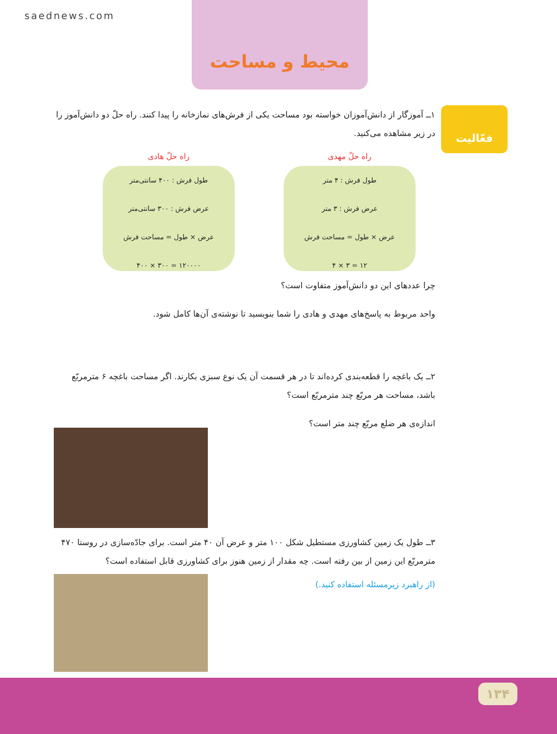saednews.com
محیط و مساحت
فعّالیت
۱ــ آموزگار از دانش‌آموزان خواسته بود مساحت یکی از فرش‌های نمازخانه را پیدا کنند. راه حلّ دو دانش‌آموز را در زیر مشاهده می‌کنید.
راه حلّ مهدی
طول فرش : ۴ متر
عرض فرش : ۳ متر
عرض × طول = مساحت فرش
۱۲ = ۳ × ۴
راه حلّ هادی
طول فرش : ۴۰۰ سانتی‌متر
عرض فرش : ۳۰۰ سانتی‌متر
عرض × طول = مساحت فرش
۱۲۰۰۰۰ = ۳۰۰ × ۴۰۰
چرا عددهای این دو دانش‌آموز متفاوت است؟
واحد مربوط به پاسخ‌های مهدی و هادی را شما بنویسید تا نوشته‌ی آن‌ها کامل شود.
۲ــ یک باغچه را قطعه‌بندی کرده‌اند تا در هر قسمت آن یک نوع سبزی بکارند. اگر مساحت باغچه ۶ مترمربّع باشد، مساحت هر مربّع چند مترمربّع است؟
اندازه‌ی هر ضلع مربّع چند متر است؟
۳ــ طول یک زمین کشاورزی مستطیل شکل ۱۰۰ متر و عرض آن ۴۰ متر است. برای جادّه‌سازی در روستا ۴۷۰ مترمربّع این زمین از بین رفته است. چه مقدار از زمین هنوز برای کشاورزی قابل استفاده است؟
(از راهبرد زیرمسئله استفاده کنید.)
۱۳۴